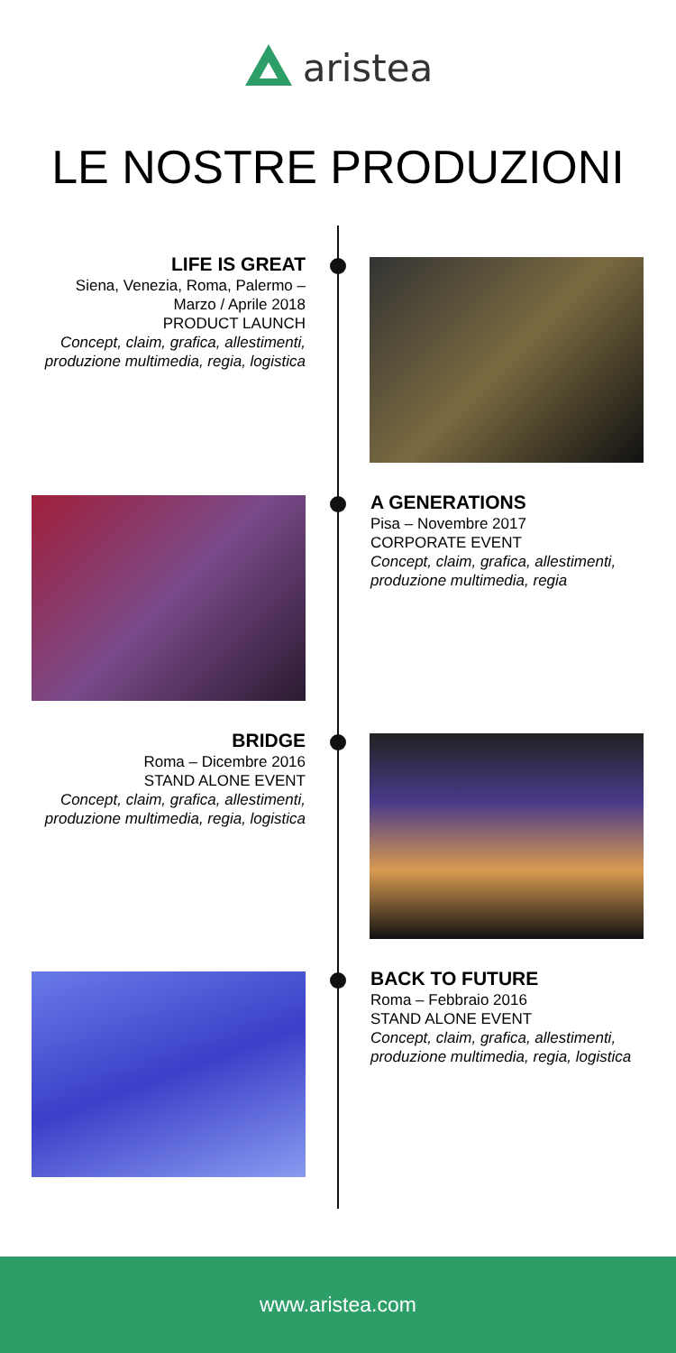aristea
LE NOSTRE PRODUZIONI
LIFE IS GREAT
Siena, Venezia, Roma, Palermo – Marzo / Aprile 2018
PRODUCT LAUNCH
Concept, claim, grafica, allestimenti, produzione multimedia, regia, logistica
A GENERATIONS
Pisa – Novembre 2017
CORPORATE EVENT
Concept, claim, grafica, allestimenti, produzione multimedia, regia
BRIDGE
Roma – Dicembre 2016
STAND ALONE EVENT
Concept, claim, grafica, allestimenti, produzione multimedia, regia, logistica
BACK TO FUTURE
Roma – Febbraio 2016
STAND ALONE EVENT
Concept, claim, grafica, allestimenti, produzione multimedia, regia, logistica
www.aristea.com